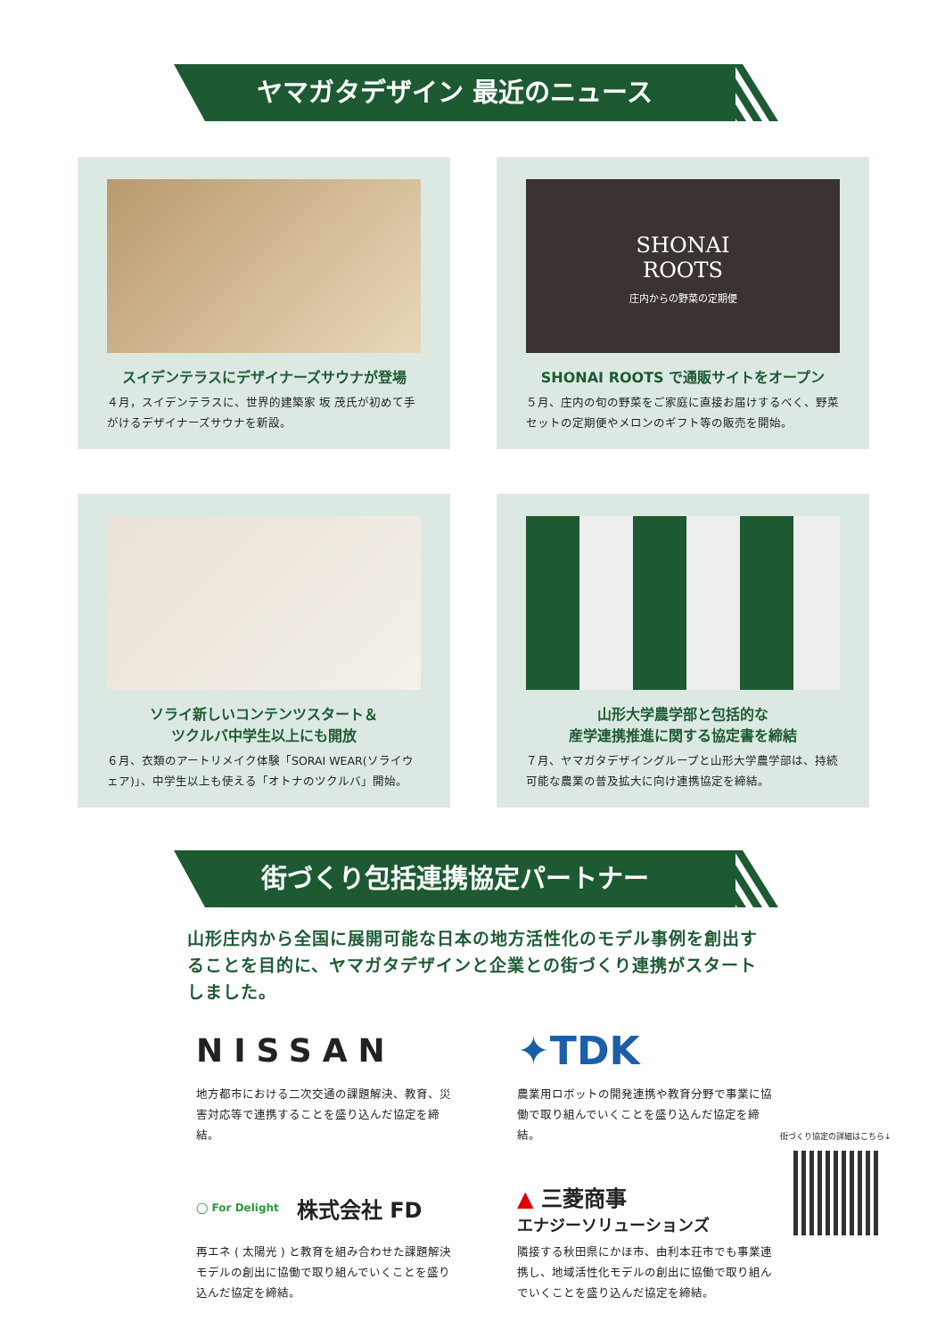ヤマガタデザイン 最近のニュース
スイデンテラスにデザイナーズサウナが登場
４月，スイデンテラスに、世界的建築家 坂 茂氏が初めて手がけるデザイナーズサウナを新設。
SHONAI
ROOTS
庄内からの野菜の定期便
SHONAI ROOTS で通販サイトをオープン
５月、庄内の旬の野菜をご家庭に直接お届けするべく、野菜セットの定期便やメロンのギフト等の販売を開始。
ソライ新しいコンテンツスタート＆
ツクルバ中学生以上にも開放
６月、衣類のアートリメイク体験「SORAI WEAR(ソライウェア)」、中学生以上も使える「オトナのツクルバ」開始。
山形大学農学部と包括的な
産学連携推進に関する協定書を締結
７月、ヤマガタデザイングループと山形大学農学部は、持続可能な農業の普及拡大に向け連携協定を締結。
街づくり包括連携協定パートナー
山形庄内から全国に展開可能な日本の地方活性化のモデル事例を創出することを目的に、ヤマガタデザインと企業との街づくり連携がスタートしました。
NISSAN
地方都市における二次交通の課題解決、教育、災害対応等で連携することを盛り込んだ協定を締結。
✦TDK
農業用ロボットの開発連携や教育分野で事業に協働で取り組んでいくことを盛り込んだ協定を締結。
◯ For Delight 株式会社 FD
再エネ ( 太陽光 ) と教育を組み合わせた課題解決モデルの創出に協働で取り組んでいくことを盛り込んだ協定を締結。
▲ 三菱商事
エナジーソリューションズ
隣接する秋田県にかほ市、由利本荘市でも事業連携し、地域活性化モデルの創出に協働で取り組んでいくことを盛り込んだ協定を締結。
街づくり協定の詳細はこちら↓